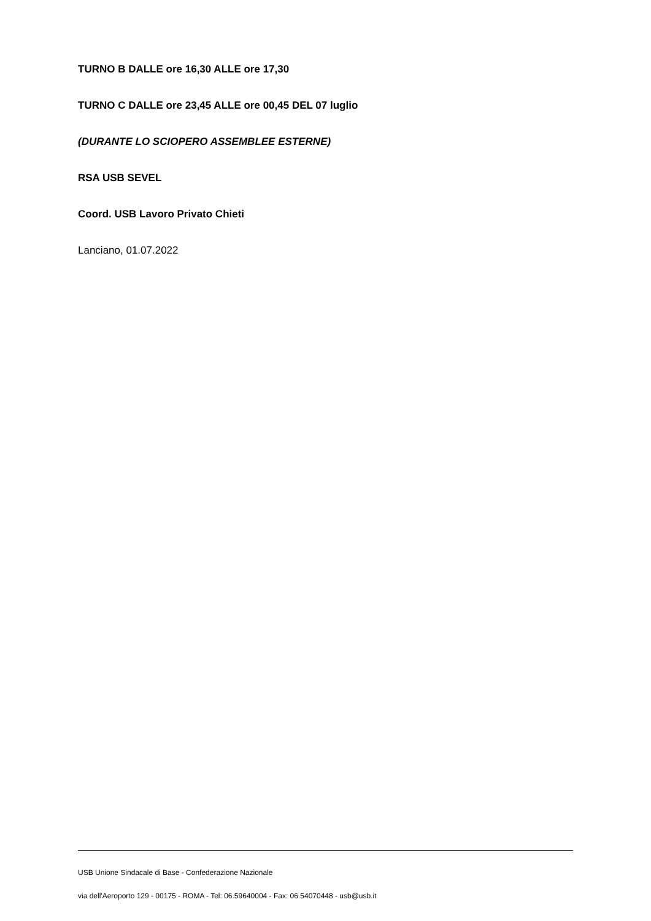TURNO B DALLE ore 16,30 ALLE ore 17,30
TURNO C DALLE ore 23,45 ALLE ore 00,45 DEL 07 luglio
(DURANTE LO SCIOPERO ASSEMBLEE ESTERNE)
RSA USB SEVEL
Coord. USB Lavoro Privato Chieti
Lanciano, 01.07.2022
USB Unione Sindacale di Base - Confederazione Nazionale
via dell'Aeroporto 129 - 00175 - ROMA - Tel: 06.59640004 - Fax: 06.54070448 - usb@usb.it